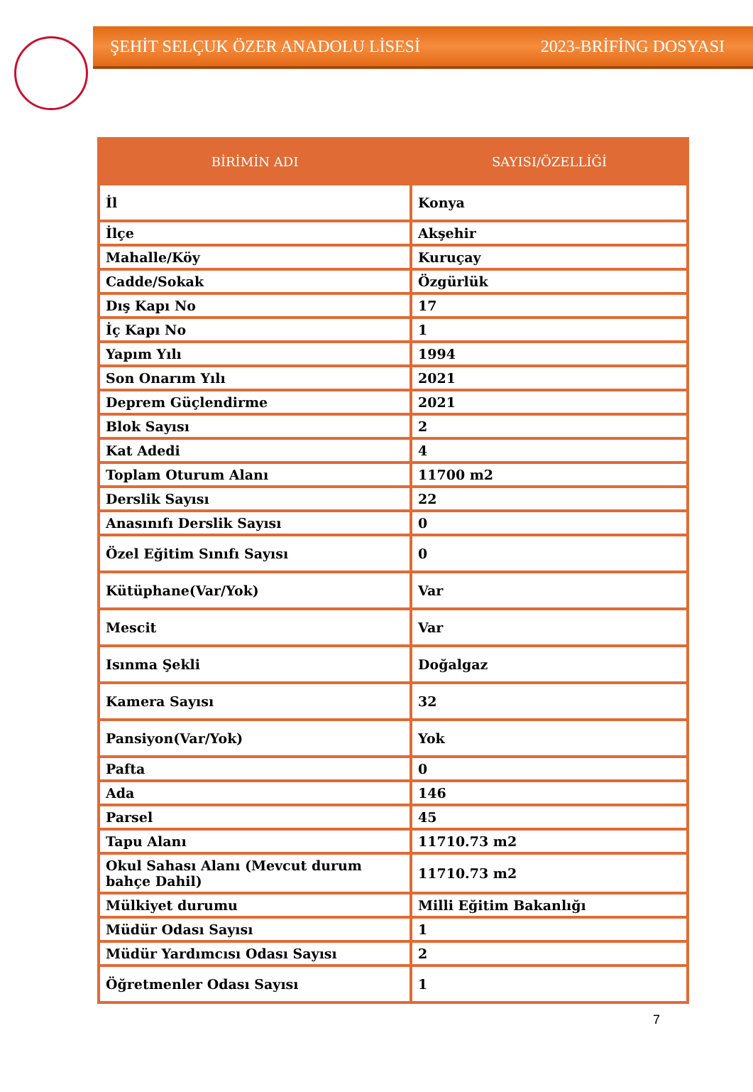ŞEHİT SELÇUK ÖZER ANADOLU LİSESİ 2023-BRİFİNG DOSYASI
| BİRİMİN ADI | SAYISI/ÖZELLİĞİ |
| --- | --- |
| İl | Konya |
| İlçe | Akşehir |
| Mahalle/Köy | Kuruçay |
| Cadde/Sokak | Özgürlük |
| Dış Kapı No | 17 |
| İç Kapı No | 1 |
| Yapım Yılı | 1994 |
| Son Onarım Yılı | 2021 |
| Deprem Güçlendirme | 2021 |
| Blok Sayısı | 2 |
| Kat Adedi | 4 |
| Toplam Oturum Alanı | 11700 m2 |
| Derslik Sayısı | 22 |
| Anasınıfı Derslik Sayısı | 0 |
| Özel Eğitim Sınıfı Sayısı | 0 |
| Kütüphane(Var/Yok) | Var |
| Mescit | Var |
| Isınma Şekli | Doğalgaz |
| Kamera Sayısı | 32 |
| Pansiyon(Var/Yok) | Yok |
| Pafta | 0 |
| Ada | 146 |
| Parsel | 45 |
| Tapu Alanı | 11710.73 m2 |
| Okul Sahası Alanı (Mevcut durum bahçe Dahil) | 11710.73 m2 |
| Mülkiyet durumu | Milli Eğitim Bakanlığı |
| Müdür Odası Sayısı | 1 |
| Müdür Yardımcısı Odası Sayısı | 2 |
| Öğretmenler Odası Sayısı | 1 |
7